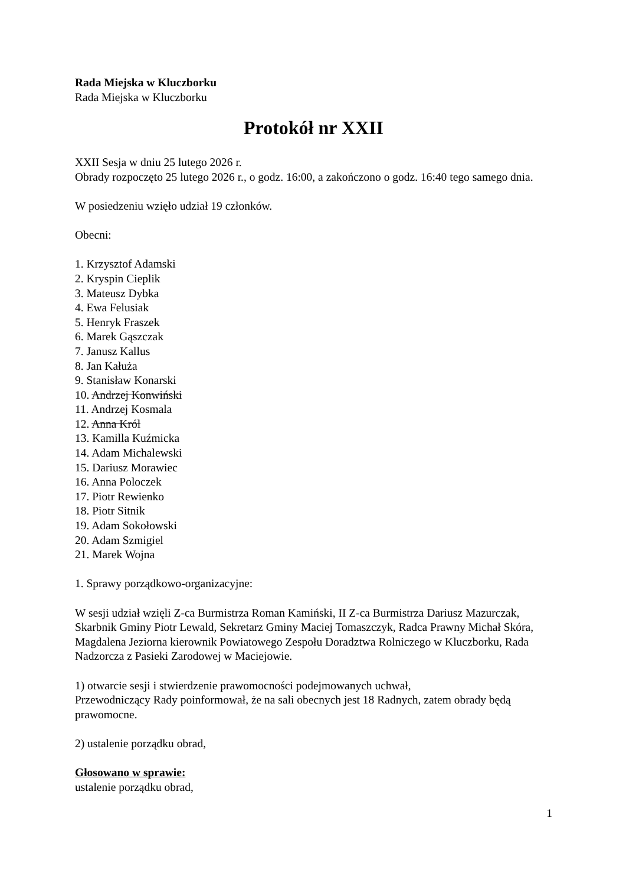Rada Miejska w Kluczborku
Rada Miejska w Kluczborku
Protokół nr XXII
XXII Sesja w dniu 25 lutego 2026 r.
Obrady rozpoczęto 25 lutego 2026 r., o godz. 16:00, a zakończono o godz. 16:40 tego samego dnia.
W posiedzeniu wzięło udział 19 członków.
Obecni:
1. Krzysztof Adamski
2. Kryspin Cieplik
3. Mateusz Dybka
4. Ewa Felusiak
5. Henryk Fraszek
6. Marek Gąszczak
7. Janusz Kallus
8. Jan Kałuża
9. Stanisław Konarski
10. Andrzej Konwiński
11. Andrzej Kosmala
12. Anna Król
13. Kamilla Kuźmicka
14. Adam Michalewski
15. Dariusz Morawiec
16. Anna Poloczek
17. Piotr Rewienko
18. Piotr Sitnik
19. Adam Sokołowski
20. Adam Szmigiel
21. Marek Wojna
1. Sprawy porządkowo-organizacyjne:
W sesji udział wzięli Z-ca Burmistrza Roman Kamiński, II Z-ca Burmistrza Dariusz Mazurczak, Skarbnik Gminy Piotr Lewald, Sekretarz Gminy Maciej Tomaszczyk, Radca Prawny Michał Skóra, Magdalena Jeziorna kierownik Powiatowego Zespołu Doradztwa Rolniczego w Kluczborku, Rada Nadzorcza z Pasieki Zarodowej w Maciejowie.
1) otwarcie sesji i stwierdzenie prawomocności podejmowanych uchwał,
Przewodniczący Rady poinformował, że na sali obecnych jest 18 Radnych, zatem obrady będą prawomocne.
2) ustalenie porządku obrad,
Głosowano w sprawie:
ustalenie porządku obrad,
1